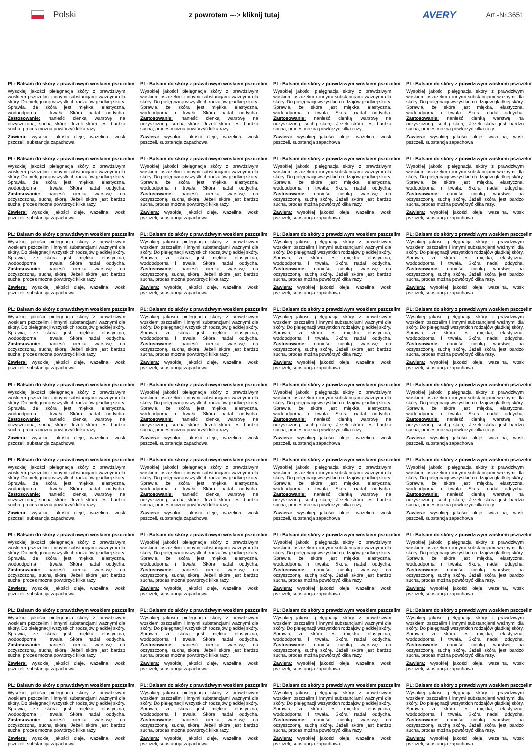Polski
z powrotem ---> kliknij tutaj
AVERY
Art.-Nr.3651
PL: Balsam do skóry z prawdziwym woskiem pszczelim
Wysokiej jakości pielęgnacja skóry z prawdziwym woskiem pszczelim i innymi substancjami ważnymi dla skóry. Do pielęgnacji wszystkich rodzajów gładkiej skóry. Sprawia, że skóra jest miękka, elastyczna, wodoodporna i trwała. Skóra nadal oddycha. Zastosowanie: nanieść cienką warstwę na oczyszczoną, suchą skórę. Jeżeli skóra jest bardzo sucha, proces można powtórzyć kilka razy.
Zawiera: wysokiej jakości oleje, wazelina, wosk pszczeli, substancja zapachowa
PL: Balsam do skóry z prawdziwym woskiem pszczelim
Wysokiej jakości pielęgnacja skóry z prawdziwym woskiem pszczelim i innymi substancjami ważnymi dla skóry. Do pielęgnacji wszystkich rodzajów gładkiej skóry. Sprawia, że skóra jest miękka, elastyczna, wodoodporna i trwała. Skóra nadal oddycha. Zastosowanie: nanieść cienką warstwę na oczyszczoną, suchą skórę. Jeżeli skóra jest bardzo sucha, proces można powtórzyć kilka razy.
Zawiera: wysokiej jakości oleje, wazelina, wosk pszczeli, substancja zapachowa
PL: Balsam do skóry z prawdziwym woskiem pszczelim
Wysokiej jakości pielęgnacja skóry z prawdziwym woskiem pszczelim i innymi substancjami ważnymi dla skóry. Do pielęgnacji wszystkich rodzajów gładkiej skóry. Sprawia, że skóra jest miękka, elastyczna, wodoodporna i trwała. Skóra nadal oddycha. Zastosowanie: nanieść cienką warstwę na oczyszczoną, suchą skórę. Jeżeli skóra jest bardzo sucha, proces można powtórzyć kilka razy.
Zawiera: wysokiej jakości oleje, wazelina, wosk pszczeli, substancja zapachowa
PL: Balsam do skóry z prawdziwym woskiem pszczelim
Wysokiej jakości pielęgnacja skóry z prawdziwym woskiem pszczelim i innymi substancjami ważnymi dla skóry. Do pielęgnacji wszystkich rodzajów gładkiej skóry. Sprawia, że skóra jest miękka, elastyczna, wodoodporna i trwała. Skóra nadal oddycha. Zastosowanie: nanieść cienką warstwę na oczyszczoną, suchą skórę. Jeżeli skóra jest bardzo sucha, proces można powtórzyć kilka razy.
Zawiera: wysokiej jakości oleje, wazelina, wosk pszczeli, substancja zapachowa
PL: Balsam do skóry z prawdziwym woskiem pszczelim
Wysokiej jakości pielęgnacja skóry z prawdziwym woskiem pszczelim i innymi substancjami ważnymi dla skóry. Do pielęgnacji wszystkich rodzajów gładkiej skóry. Sprawia, że skóra jest miękka, elastyczna, wodoodporna i trwała. Skóra nadal oddycha. Zastosowanie: nanieść cienką warstwę na oczyszczoną, suchą skórę. Jeżeli skóra jest bardzo sucha, proces można powtórzyć kilka razy.
Zawiera: wysokiej jakości oleje, wazelina, wosk pszczeli, substancja zapachowa
PL: Balsam do skóry z prawdziwym woskiem pszczelim
Wysokiej jakości pielęgnacja skóry z prawdziwym woskiem pszczelim i innymi substancjami ważnymi dla skóry. Do pielęgnacji wszystkich rodzajów gładkiej skóry. Sprawia, że skóra jest miękka, elastyczna, wodoodporna i trwała. Skóra nadal oddycha. Zastosowanie: nanieść cienką warstwę na oczyszczoną, suchą skórę. Jeżeli skóra jest bardzo sucha, proces można powtórzyć kilka razy.
Zawiera: wysokiej jakości oleje, wazelina, wosk pszczeli, substancja zapachowa
PL: Balsam do skóry z prawdziwym woskiem pszczelim
Wysokiej jakości pielęgnacja skóry z prawdziwym woskiem pszczelim i innymi substancjami ważnymi dla skóry. Do pielęgnacji wszystkich rodzajów gładkiej skóry. Sprawia, że skóra jest miękka, elastyczna, wodoodporna i trwała. Skóra nadal oddycha. Zastosowanie: nanieść cienką warstwę na oczyszczoną, suchą skórę. Jeżeli skóra jest bardzo sucha, proces można powtórzyć kilka razy.
Zawiera: wysokiej jakości oleje, wazelina, wosk pszczeli, substancja zapachowa
PL: Balsam do skóry z prawdziwym woskiem pszczelim
Wysokiej jakości pielęgnacja skóry z prawdziwym woskiem pszczelim i innymi substancjami ważnymi dla skóry. Do pielęgnacji wszystkich rodzajów gładkiej skóry. Sprawia, że skóra jest miękka, elastyczna, wodoodporna i trwała. Skóra nadal oddycha. Zastosowanie: nanieść cienką warstwę na oczyszczoną, suchą skórę. Jeżeli skóra jest bardzo sucha, proces można powtórzyć kilka razy.
Zawiera: wysokiej jakości oleje, wazelina, wosk pszczeli, substancja zapachowa
PL: Balsam do skóry z prawdziwym woskiem pszczelim
Wysokiej jakości pielęgnacja skóry z prawdziwym woskiem pszczelim i innymi substancjami ważnymi dla skóry. Do pielęgnacji wszystkich rodzajów gładkiej skóry. Sprawia, że skóra jest miękka, elastyczna, wodoodporna i trwała. Skóra nadal oddycha. Zastosowanie: nanieść cienką warstwę na oczyszczoną, suchą skórę. Jeżeli skóra jest bardzo sucha, proces można powtórzyć kilka razy.
Zawiera: wysokiej jakości oleje, wazelina, wosk pszczeli, substancja zapachowa
PL: Balsam do skóry z prawdziwym woskiem pszczelim
Wysokiej jakości pielęgnacja skóry z prawdziwym woskiem pszczelim i innymi substancjami ważnymi dla skóry. Do pielęgnacji wszystkich rodzajów gładkiej skóry. Sprawia, że skóra jest miękka, elastyczna, wodoodporna i trwała. Skóra nadal oddycha. Zastosowanie: nanieść cienką warstwę na oczyszczoną, suchą skórę. Jeżeli skóra jest bardzo sucha, proces można powtórzyć kilka razy.
Zawiera: wysokiej jakości oleje, wazelina, wosk pszczeli, substancja zapachowa
PL: Balsam do skóry z prawdziwym woskiem pszczelim
Wysokiej jakości pielęgnacja skóry z prawdziwym woskiem pszczelim i innymi substancjami ważnymi dla skóry. Do pielęgnacji wszystkich rodzajów gładkiej skóry. Sprawia, że skóra jest miękka, elastyczna, wodoodporna i trwała. Skóra nadal oddycha. Zastosowanie: nanieść cienką warstwę na oczyszczoną, suchą skórę. Jeżeli skóra jest bardzo sucha, proces można powtórzyć kilka razy.
Zawiera: wysokiej jakości oleje, wazelina, wosk pszczeli, substancja zapachowa
PL: Balsam do skóry z prawdziwym woskiem pszczelim
Wysokiej jakości pielęgnacja skóry z prawdziwym woskiem pszczelim i innymi substancjami ważnymi dla skóry. Do pielęgnacji wszystkich rodzajów gładkiej skóry. Sprawia, że skóra jest miękka, elastyczna, wodoodporna i trwała. Skóra nadal oddycha. Zastosowanie: nanieść cienką warstwę na oczyszczoną, suchą skórę. Jeżeli skóra jest bardzo sucha, proces można powtórzyć kilka razy.
Zawiera: wysokiej jakości oleje, wazelina, wosk pszczeli, substancja zapachowa
PL: Balsam do skóry z prawdziwym woskiem pszczelim
Wysokiej jakości pielęgnacja skóry z prawdziwym woskiem pszczelim i innymi substancjami ważnymi dla skóry. Do pielęgnacji wszystkich rodzajów gładkiej skóry. Sprawia, że skóra jest miękka, elastyczna, wodoodporna i trwała. Skóra nadal oddycha. Zastosowanie: nanieść cienką warstwę na oczyszczoną, suchą skórę. Jeżeli skóra jest bardzo sucha, proces można powtórzyć kilka razy.
Zawiera: wysokiej jakości oleje, wazelina, wosk pszczeli, substancja zapachowa
PL: Balsam do skóry z prawdziwym woskiem pszczelim
Wysokiej jakości pielęgnacja skóry z prawdziwym woskiem pszczelim i innymi substancjami ważnymi dla skóry. Do pielęgnacji wszystkich rodzajów gładkiej skóry. Sprawia, że skóra jest miękka, elastyczna, wodoodporna i trwała. Skóra nadal oddycha. Zastosowanie: nanieść cienką warstwę na oczyszczoną, suchą skórę. Jeżeli skóra jest bardzo sucha, proces można powtórzyć kilka razy.
Zawiera: wysokiej jakości oleje, wazelina, wosk pszczeli, substancja zapachowa
PL: Balsam do skóry z prawdziwym woskiem pszczelim
Wysokiej jakości pielęgnacja skóry z prawdziwym woskiem pszczelim i innymi substancjami ważnymi dla skóry. Do pielęgnacji wszystkich rodzajów gładkiej skóry. Sprawia, że skóra jest miękka, elastyczna, wodoodporna i trwała. Skóra nadal oddycha. Zastosowanie: nanieść cienką warstwę na oczyszczoną, suchą skórę. Jeżeli skóra jest bardzo sucha, proces można powtórzyć kilka razy.
Zawiera: wysokiej jakości oleje, wazelina, wosk pszczeli, substancja zapachowa
PL: Balsam do skóry z prawdziwym woskiem pszczelim
Wysokiej jakości pielęgnacja skóry z prawdziwym woskiem pszczelim i innymi substancjami ważnymi dla skóry. Do pielęgnacji wszystkich rodzajów gładkiej skóry. Sprawia, że skóra jest miękka, elastyczna, wodoodporna i trwała. Skóra nadal oddycha. Zastosowanie: nanieść cienką warstwę na oczyszczoną, suchą skórę. Jeżeli skóra jest bardzo sucha, proces można powtórzyć kilka razy.
Zawiera: wysokiej jakości oleje, wazelina, wosk pszczeli, substancja zapachowa
PL: Balsam do skóry z prawdziwym woskiem pszczelim
Wysokiej jakości pielęgnacja skóry z prawdziwym woskiem pszczelim i innymi substancjami ważnymi dla skóry. Do pielęgnacji wszystkich rodzajów gładkiej skóry. Sprawia, że skóra jest miękka, elastyczna, wodoodporna i trwała. Skóra nadal oddycha. Zastosowanie: nanieść cienką warstwę na oczyszczoną, suchą skórę. Jeżeli skóra jest bardzo sucha, proces można powtórzyć kilka razy.
Zawiera: wysokiej jakości oleje, wazelina, wosk pszczeli, substancja zapachowa
PL: Balsam do skóry z prawdziwym woskiem pszczelim
Wysokiej jakości pielęgnacja skóry z prawdziwym woskiem pszczelim i innymi substancjami ważnymi dla skóry. Do pielęgnacji wszystkich rodzajów gładkiej skóry. Sprawia, że skóra jest miękka, elastyczna, wodoodporna i trwała. Skóra nadal oddycha. Zastosowanie: nanieść cienką warstwę na oczyszczoną, suchą skórę. Jeżeli skóra jest bardzo sucha, proces można powtórzyć kilka razy.
Zawiera: wysokiej jakości oleje, wazelina, wosk pszczeli, substancja zapachowa
PL: Balsam do skóry z prawdziwym woskiem pszczelim
Wysokiej jakości pielęgnacja skóry z prawdziwym woskiem pszczelim i innymi substancjami ważnymi dla skóry. Do pielęgnacji wszystkich rodzajów gładkiej skóry. Sprawia, że skóra jest miękka, elastyczna, wodoodporna i trwała. Skóra nadal oddycha. Zastosowanie: nanieść cienką warstwę na oczyszczoną, suchą skórę. Jeżeli skóra jest bardzo sucha, proces można powtórzyć kilka razy.
Zawiera: wysokiej jakości oleje, wazelina, wosk pszczeli, substancja zapachowa
PL: Balsam do skóry z prawdziwym woskiem pszczelim
Wysokiej jakości pielęgnacja skóry z prawdziwym woskiem pszczelim i innymi substancjami ważnymi dla skóry. Do pielęgnacji wszystkich rodzajów gładkiej skóry. Sprawia, że skóra jest miękka, elastyczna, wodoodporna i trwała. Skóra nadal oddycha. Zastosowanie: nanieść cienką warstwę na oczyszczoną, suchą skórę. Jeżeli skóra jest bardzo sucha, proces można powtórzyć kilka razy.
Zawiera: wysokiej jakości oleje, wazelina, wosk pszczeli, substancja zapachowa
PL: Balsam do skóry z prawdziwym woskiem pszczelim
Wysokiej jakości pielęgnacja skóry z prawdziwym woskiem pszczelim i innymi substancjami ważnymi dla skóry. Do pielęgnacji wszystkich rodzajów gładkiej skóry. Sprawia, że skóra jest miękka, elastyczna, wodoodporna i trwała. Skóra nadal oddycha. Zastosowanie: nanieść cienką warstwę na oczyszczoną, suchą skórę. Jeżeli skóra jest bardzo sucha, proces można powtórzyć kilka razy.
Zawiera: wysokiej jakości oleje, wazelina, wosk pszczeli, substancja zapachowa
PL: Balsam do skóry z prawdziwym woskiem pszczelim
Wysokiej jakości pielęgnacja skóry z prawdziwym woskiem pszczelim i innymi substancjami ważnymi dla skóry. Do pielęgnacji wszystkich rodzajów gładkiej skóry. Sprawia, że skóra jest miękka, elastyczna, wodoodporna i trwała. Skóra nadal oddycha. Zastosowanie: nanieść cienką warstwę na oczyszczoną, suchą skórę. Jeżeli skóra jest bardzo sucha, proces można powtórzyć kilka razy.
Zawiera: wysokiej jakości oleje, wazelina, wosk pszczeli, substancja zapachowa
PL: Balsam do skóry z prawdziwym woskiem pszczelim
Wysokiej jakości pielęgnacja skóry z prawdziwym woskiem pszczelim i innymi substancjami ważnymi dla skóry. Do pielęgnacji wszystkich rodzajów gładkiej skóry. Sprawia, że skóra jest miękka, elastyczna, wodoodporna i trwała. Skóra nadal oddycha. Zastosowanie: nanieść cienką warstwę na oczyszczoną, suchą skórę. Jeżeli skóra jest bardzo sucha, proces można powtórzyć kilka razy.
Zawiera: wysokiej jakości oleje, wazelina, wosk pszczeli, substancja zapachowa
PL: Balsam do skóry z prawdziwym woskiem pszczelim
Wysokiej jakości pielęgnacja skóry z prawdziwym woskiem pszczelim i innymi substancjami ważnymi dla skóry. Do pielęgnacji wszystkich rodzajów gładkiej skóry. Sprawia, że skóra jest miękka, elastyczna, wodoodporna i trwała. Skóra nadal oddycha. Zastosowanie: nanieść cienką warstwę na oczyszczoną, suchą skórę. Jeżeli skóra jest bardzo sucha, proces można powtórzyć kilka razy.
Zawiera: wysokiej jakości oleje, wazelina, wosk pszczeli, substancja zapachowa
PL: Balsam do skóry z prawdziwym woskiem pszczelim
Wysokiej jakości pielęgnacja skóry z prawdziwym woskiem pszczelim i innymi substancjami ważnymi dla skóry. Do pielęgnacji wszystkich rodzajów gładkiej skóry. Sprawia, że skóra jest miękka, elastyczna, wodoodporna i trwała. Skóra nadal oddycha. Zastosowanie: nanieść cienką warstwę na oczyszczoną, suchą skórę. Jeżeli skóra jest bardzo sucha, proces można powtórzyć kilka razy.
Zawiera: wysokiej jakości oleje, wazelina, wosk pszczeli, substancja zapachowa
PL: Balsam do skóry z prawdziwym woskiem pszczelim
Wysokiej jakości pielęgnacja skóry z prawdziwym woskiem pszczelim i innymi substancjami ważnymi dla skóry. Do pielęgnacji wszystkich rodzajów gładkiej skóry. Sprawia, że skóra jest miękka, elastyczna, wodoodporna i trwała. Skóra nadal oddycha. Zastosowanie: nanieść cienką warstwę na oczyszczoną, suchą skórę. Jeżeli skóra jest bardzo sucha, proces można powtórzyć kilka razy.
Zawiera: wysokiej jakości oleje, wazelina, wosk pszczeli, substancja zapachowa
PL: Balsam do skóry z prawdziwym woskiem pszczelim
Wysokiej jakości pielęgnacja skóry z prawdziwym woskiem pszczelim i innymi substancjami ważnymi dla skóry. Do pielęgnacji wszystkich rodzajów gładkiej skóry. Sprawia, że skóra jest miękka, elastyczna, wodoodporna i trwała. Skóra nadal oddycha. Zastosowanie: nanieść cienką warstwę na oczyszczoną, suchą skórę. Jeżeli skóra jest bardzo sucha, proces można powtórzyć kilka razy.
Zawiera: wysokiej jakości oleje, wazelina, wosk pszczeli, substancja zapachowa
PL: Balsam do skóry z prawdziwym woskiem pszczelim
Wysokiej jakości pielęgnacja skóry z prawdziwym woskiem pszczelim i innymi substancjami ważnymi dla skóry. Do pielęgnacji wszystkich rodzajów gładkiej skóry. Sprawia, że skóra jest miękka, elastyczna, wodoodporna i trwała. Skóra nadal oddycha. Zastosowanie: nanieść cienką warstwę na oczyszczoną, suchą skórę. Jeżeli skóra jest bardzo sucha, proces można powtórzyć kilka razy.
Zawiera: wysokiej jakości oleje, wazelina, wosk pszczeli, substancja zapachowa
PL: Balsam do skóry z prawdziwym woskiem pszczelim
Wysokiej jakości pielęgnacja skóry z prawdziwym woskiem pszczelim i innymi substancjami ważnymi dla skóry. Do pielęgnacji wszystkich rodzajów gładkiej skóry. Sprawia, że skóra jest miękka, elastyczna, wodoodporna i trwała. Skóra nadal oddycha. Zastosowanie: nanieść cienką warstwę na oczyszczoną, suchą skórę. Jeżeli skóra jest bardzo sucha, proces można powtórzyć kilka razy.
Zawiera: wysokiej jakości oleje, wazelina, wosk pszczeli, substancja zapachowa
PL: Balsam do skóry z prawdziwym woskiem pszczelim
Wysokiej jakości pielęgnacja skóry z prawdziwym woskiem pszczelim i innymi substancjami ważnymi dla skóry. Do pielęgnacji wszystkich rodzajów gładkiej skóry. Sprawia, że skóra jest miękka, elastyczna, wodoodporna i trwała. Skóra nadal oddycha. Zastosowanie: nanieść cienką warstwę na oczyszczoną, suchą skórę. Jeżeli skóra jest bardzo sucha, proces można powtórzyć kilka razy.
Zawiera: wysokiej jakości oleje, wazelina, wosk pszczeli, substancja zapachowa
PL: Balsam do skóry z prawdziwym woskiem pszczelim
Wysokiej jakości pielęgnacja skóry z prawdziwym woskiem pszczelim i innymi substancjami ważnymi dla skóry. Do pielęgnacji wszystkich rodzajów gładkiej skóry. Sprawia, że skóra jest miękka, elastyczna, wodoodporna i trwała. Skóra nadal oddycha. Zastosowanie: nanieść cienką warstwę na oczyszczoną, suchą skórę. Jeżeli skóra jest bardzo sucha, proces można powtórzyć kilka razy.
Zawiera: wysokiej jakości oleje, wazelina, wosk pszczeli, substancja zapachowa
PL: Balsam do skóry z prawdziwym woskiem pszczelim
Wysokiej jakości pielęgnacja skóry z prawdziwym woskiem pszczelim i innymi substancjami ważnymi dla skóry. Do pielęgnacji wszystkich rodzajów gładkiej skóry. Sprawia, że skóra jest miękka, elastyczna, wodoodporna i trwała. Skóra nadal oddycha. Zastosowanie: nanieść cienką warstwę na oczyszczoną, suchą skórę. Jeżeli skóra jest bardzo sucha, proces można powtórzyć kilka razy.
Zawiera: wysokiej jakości oleje, wazelina, wosk pszczeli, substancja zapachowa
PL: Balsam do skóry z prawdziwym woskiem pszczelim
Wysokiej jakości pielęgnacja skóry z prawdziwym woskiem pszczelim i innymi substancjami ważnymi dla skóry. Do pielęgnacji wszystkich rodzajów gładkiej skóry. Sprawia, że skóra jest miękka, elastyczna, wodoodporna i trwała. Skóra nadal oddycha. Zastosowanie: nanieść cienką warstwę na oczyszczoną, suchą skórę. Jeżeli skóra jest bardzo sucha, proces można powtórzyć kilka razy.
Zawiera: wysokiej jakości oleje, wazelina, wosk pszczeli, substancja zapachowa
PL: Balsam do skóry z prawdziwym woskiem pszczelim
Wysokiej jakości pielęgnacja skóry z prawdziwym woskiem pszczelim i innymi substancjami ważnymi dla skóry. Do pielęgnacji wszystkich rodzajów gładkiej skóry. Sprawia, że skóra jest miękka, elastyczna, wodoodporna i trwała. Skóra nadal oddycha. Zastosowanie: nanieść cienką warstwę na oczyszczoną, suchą skórę. Jeżeli skóra jest bardzo sucha, proces można powtórzyć kilka razy.
Zawiera: wysokiej jakości oleje, wazelina, wosk pszczeli, substancja zapachowa
PL: Balsam do skóry z prawdziwym woskiem pszczelim
Wysokiej jakości pielęgnacja skóry z prawdziwym woskiem pszczelim i innymi substancjami ważnymi dla skóry. Do pielęgnacji wszystkich rodzajów gładkiej skóry. Sprawia, że skóra jest miękka, elastyczna, wodoodporna i trwała. Skóra nadal oddycha. Zastosowanie: nanieść cienką warstwę na oczyszczoną, suchą skórę. Jeżeli skóra jest bardzo sucha, proces można powtórzyć kilka razy.
Zawiera: wysokiej jakości oleje, wazelina, wosk pszczeli, substancja zapachowa
PL: Balsam do skóry z prawdziwym woskiem pszczelim
Wysokiej jakości pielęgnacja skóry z prawdziwym woskiem pszczelim i innymi substancjami ważnymi dla skóry. Do pielęgnacji wszystkich rodzajów gładkiej skóry. Sprawia, że skóra jest miękka, elastyczna, wodoodporna i trwała. Skóra nadal oddycha. Zastosowanie: nanieść cienką warstwę na oczyszczoną, suchą skórę. Jeżeli skóra jest bardzo sucha, proces można powtórzyć kilka razy.
Zawiera: wysokiej jakości oleje, wazelina, wosk pszczeli, substancja zapachowa